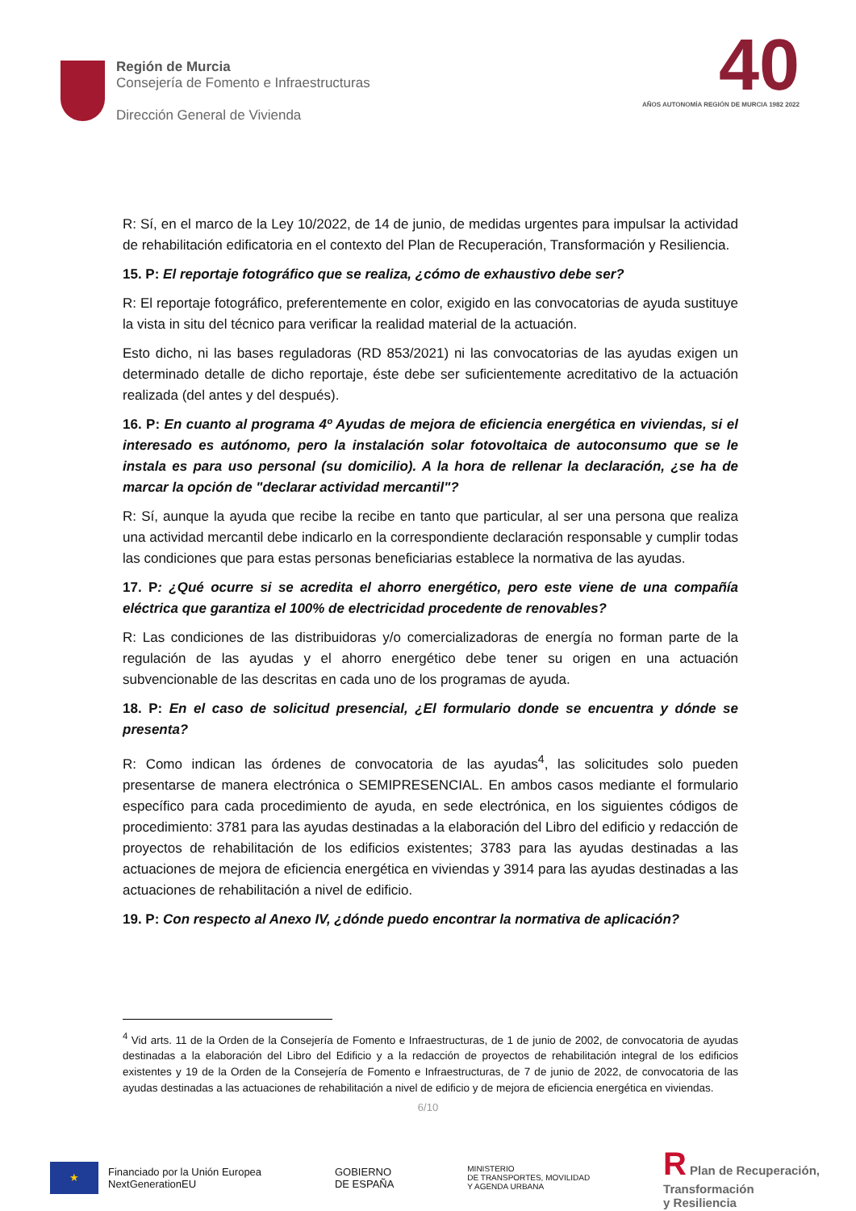Región de Murcia
Consejería de Fomento e Infraestructuras
Dirección General de Vivienda
40
AÑOS AUTONOMÍA REGIÓN DE MURCIA 1982 2022
R: Sí, en el marco de la Ley 10/2022, de 14 de junio, de medidas urgentes para impulsar la actividad de rehabilitación edificatoria en el contexto del Plan de Recuperación, Transformación y Resiliencia.
15. P: El reportaje fotográfico que se realiza, ¿cómo de exhaustivo debe ser?
R: El reportaje fotográfico, preferentemente en color, exigido en las convocatorias de ayuda sustituye la vista in situ del técnico para verificar la realidad material de la actuación.
Esto dicho, ni las bases reguladoras (RD 853/2021) ni las convocatorias de las ayudas exigen un determinado detalle de dicho reportaje, éste debe ser suficientemente acreditativo de la actuación realizada (del antes y del después).
16. P: En cuanto al programa 4º Ayudas de mejora de eficiencia energética en viviendas, si el interesado es autónomo, pero la instalación solar fotovoltaica de autoconsumo que se le instala es para uso personal (su domicilio). A la hora de rellenar la declaración, ¿se ha de marcar la opción de "declarar actividad mercantil"?
R: Sí, aunque la ayuda que recibe la recibe en tanto que particular, al ser una persona que realiza una actividad mercantil debe indicarlo en la correspondiente declaración responsable y cumplir todas las condiciones que para estas personas beneficiarias establece la normativa de las ayudas.
17. P: ¿Qué ocurre si se acredita el ahorro energético, pero este viene de una compañía eléctrica que garantiza el 100% de electricidad procedente de renovables?
R: Las condiciones de las distribuidoras y/o comercializadoras de energía no forman parte de la regulación de las ayudas y el ahorro energético debe tener su origen en una actuación subvencionable de las descritas en cada uno de los programas de ayuda.
18. P: En el caso de solicitud presencial, ¿El formulario donde se encuentra y dónde se presenta?
R: Como indican las órdenes de convocatoria de las ayudas<sup>4</sup>, las solicitudes solo pueden presentarse de manera electrónica o SEMIPRESENCIAL. En ambos casos mediante el formulario específico para cada procedimiento de ayuda, en sede electrónica, en los siguientes códigos de procedimiento: 3781 para las ayudas destinadas a la elaboración del Libro del edificio y redacción de proyectos de rehabilitación de los edificios existentes; 3783 para las ayudas destinadas a las actuaciones de mejora de eficiencia energética en viviendas y 3914 para las ayudas destinadas a las actuaciones de rehabilitación a nivel de edificio.
19. P: Con respecto al Anexo IV, ¿dónde puedo encontrar la normativa de aplicación?
<sup>4</sup> Vid arts. 11 de la Orden de la Consejería de Fomento e Infraestructuras, de 1 de junio de 2002, de convocatoria de ayudas destinadas a la elaboración del Libro del Edificio y a la redacción de proyectos de rehabilitación integral de los edificios existentes y 19 de la Orden de la Consejería de Fomento e Infraestructuras, de 7 de junio de 2022, de convocatoria de las ayudas destinadas a las actuaciones de rehabilitación a nivel de edificio y de mejora de eficiencia energética en viviendas.
6/10
★
Financiado por la Unión Europea
NextGenerationEU
GOBIERNO
DE ESPAÑA
MINISTERIO
DE TRANSPORTES, MOVILIDAD
Y AGENDA URBANA
R Plan de Recuperación,
Transformación
y Resiliencia